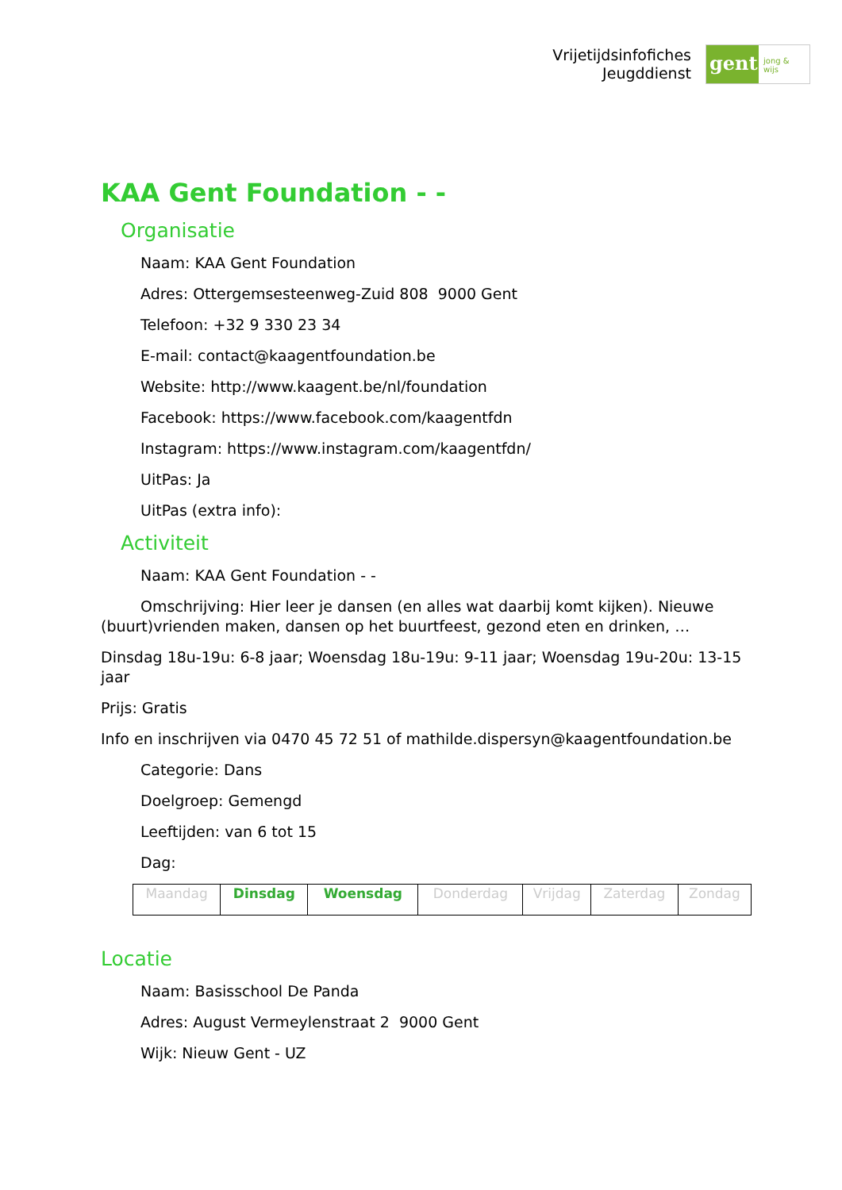Vrijetijdsinfofiches
Jeugddienst
gent:
jong & wijs
KAA Gent Foundation - -
Organisatie
Naam: KAA Gent Foundation
Adres: Ottergemsesteenweg-Zuid 808 9000 Gent
Telefoon: +32 9 330 23 34
E-mail: contact@kaagentfoundation.be
Website: http://www.kaagent.be/nl/foundation
Facebook: https://www.facebook.com/kaagentfdn
Instagram: https://www.instagram.com/kaagentfdn/
UitPas: Ja
UitPas (extra info):
Activiteit
Naam: KAA Gent Foundation - -
Omschrijving: Hier leer je dansen (en alles wat daarbij komt kijken). Nieuwe (buurt)vrienden maken, dansen op het buurtfeest, gezond eten en drinken, …
Dinsdag 18u-19u: 6-8 jaar; Woensdag 18u-19u: 9-11 jaar; Woensdag 19u-20u: 13-15 jaar
Prijs: Gratis
Info en inschrijven via 0470 45 72 51 of mathilde.dispersyn@kaagentfoundation.be
Categorie: Dans
Doelgroep: Gemengd
Leeftijden: van 6 tot 15
Dag:
| Maandag | Dinsdag | Woensdag | Donderdag | Vrijdag | Zaterdag | Zondag |
Locatie
Naam: Basisschool De Panda
Adres: August Vermeylenstraat 2 9000 Gent
Wijk: Nieuw Gent - UZ